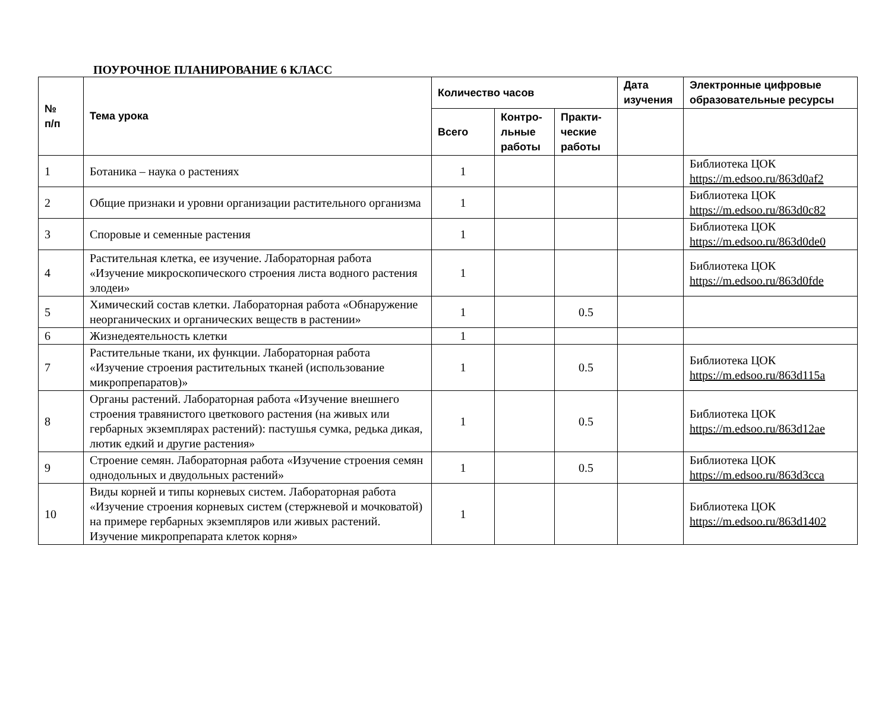ПОУРОЧНОЕ ПЛАНИРОВАНИЕ 6 КЛАСС
| № п/п | Тема урока | Количество часов | | | Дата изучения | Электронные цифровые образовательные ресурсы |
| --- | --- | --- | --- | --- | --- | --- |
| | | Всего | Контро-льные работы | Практи-ческие работы | | |
| 1 | Ботаника – наука о растениях | 1 | | | | Библиотека ЦОК https://m.edsoo.ru/863d0af2 |
| 2 | Общие признаки и уровни организации растительного организма | 1 | | | | Библиотека ЦОК https://m.edsoo.ru/863d0c82 |
| 3 | Споровые и семенные растения | 1 | | | | Библиотека ЦОК https://m.edsoo.ru/863d0de0 |
| 4 | Растительная клетка, ее изучение. Лабораторная работа «Изучение микроскопического строения листа водного растения элодеи» | 1 | | | | Библиотека ЦОК https://m.edsoo.ru/863d0fde |
| 5 | Химический состав клетки. Лабораторная работа «Обнаружение неорганических и органических веществ в растении» | 1 | | 0.5 | | |
| 6 | Жизнедеятельность клетки | 1 | | | | |
| 7 | Растительные ткани, их функции. Лабораторная работа «Изучение строения растительных тканей (использование микропрепаратов)» | 1 | | 0.5 | | Библиотека ЦОК https://m.edsoo.ru/863d115a |
| 8 | Органы растений. Лабораторная работа «Изучение внешнего строения травянистого цветкового растения (на живых или гербарных экземплярах растений): пастушья сумка, редька дикая, лютик едкий и другие растения» | 1 | | 0.5 | | Библиотека ЦОК https://m.edsoo.ru/863d12ae |
| 9 | Строение семян. Лабораторная работа «Изучение строения семян однодольных и двудольных растений» | 1 | | 0.5 | | Библиотека ЦОК https://m.edsoo.ru/863d3cca |
| 10 | Виды корней и типы корневых систем. Лабораторная работа «Изучение строения корневых систем (стержневой и мочковатой) на примере гербарных экземпляров или живых растений. Изучение микропрепарата клеток корня» | 1 | | | | Библиотека ЦОК https://m.edsoo.ru/863d1402 |